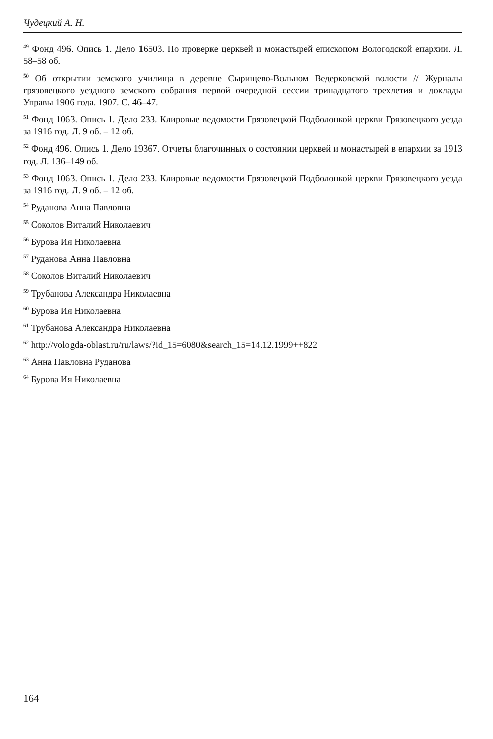Чудецкий А. Н.
<sup>49</sup> Фонд 496. Опись 1. Дело 16503. По проверке церквей и монастырей епископом Вологодской епархии. Л. 58–58 об.
<sup>50</sup> Об открытии земского училища в деревне Сырищево-Вольном Ведерковской волости // Журналы грязовецкого уездного земского собрания первой очередной сессии тринадцатого трехлетия и доклады Управы 1906 года. 1907. С. 46–47.
<sup>51</sup> Фонд 1063. Опись 1. Дело 233. Клировые ведомости Грязовецкой Подболонкой церкви Грязовецкого уезда за 1916 год. Л. 9 об. – 12 об.
<sup>52</sup> Фонд 496. Опись 1. Дело 19367. Отчеты благочинных о состоянии церквей и монастырей в епархии за 1913 год. Л. 136–149 об.
<sup>53</sup> Фонд 1063. Опись 1. Дело 233. Клировые ведомости Грязовецкой Подболонкой церкви Грязовецкого уезда за 1916 год. Л. 9 об. – 12 об.
<sup>54</sup> Руданова Анна Павловна
<sup>55</sup> Соколов Виталий Николаевич
<sup>56</sup> Бурова Ия Николаевна
<sup>57</sup> Руданова Анна Павловна
<sup>58</sup> Соколов Виталий Николаевич
<sup>59</sup> Трубанова Александра Николаевна
<sup>60</sup> Бурова Ия Николаевна
<sup>61</sup> Трубанова Александра Николаевна
<sup>62</sup> http://vologda-oblast.ru/ru/laws/?id_15=6080&search_15=14.12.1999++822
<sup>63</sup> Анна Павловна Руданова
<sup>64</sup> Бурова Ия Николаевна
164